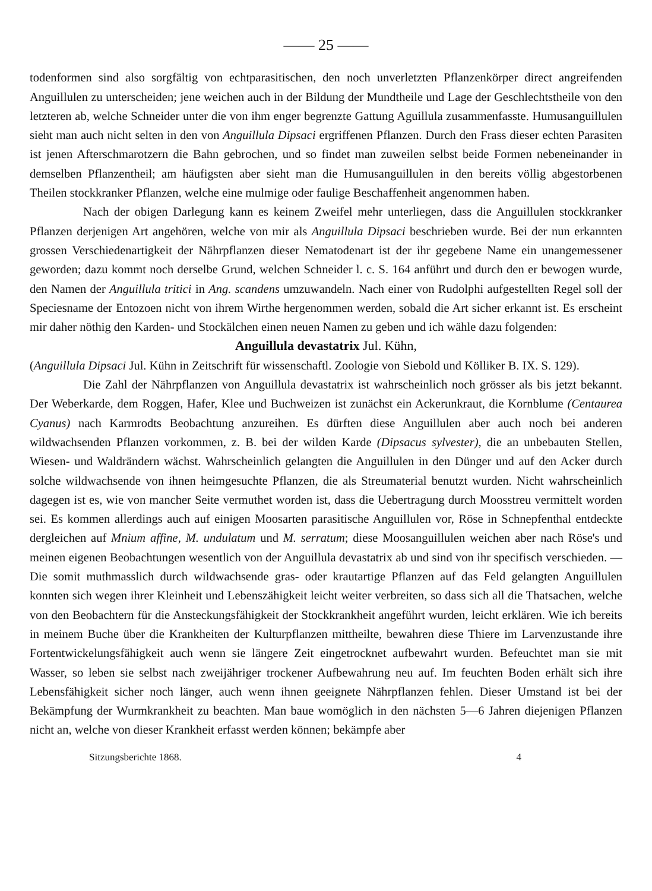—— 25 ——
todenformen sind also sorgfältig von echtparasitischen, den noch unverletzten Pflanzenkörper direct angreifenden Anguillulen zu unterscheiden; jene weichen auch in der Bildung der Mundtheile und Lage der Geschlechtstheile von den letzteren ab, welche Schneider unter die von ihm enger begrenzte Gattung Aguillula zusammenfasste. Humusanguillulen sieht man auch nicht selten in den von Anguillula Dipsaci ergriffenen Pflanzen. Durch den Frass dieser echten Parasiten ist jenen Afterschmarotzern die Bahn gebrochen, und so findet man zuweilen selbst beide Formen nebeneinander in demselben Pflanzentheil; am häufigsten aber sieht man die Humusanguillulen in den bereits völlig abgestorbenen Theilen stockkranker Pflanzen, welche eine mulmige oder faulige Beschaffenheit angenommen haben.
Nach der obigen Darlegung kann es keinem Zweifel mehr unterliegen, dass die Anguillulen stockkranker Pflanzen derjenigen Art angehören, welche von mir als Anguillula Dipsaci beschrieben wurde. Bei der nun erkannten grossen Verschiedenartigkeit der Nährpflanzen dieser Nematodenart ist der ihr gegebene Name ein unangemessener geworden; dazu kommt noch derselbe Grund, welchen Schneider l. c. S. 164 anführt und durch den er bewogen wurde, den Namen der Anguillula tritici in Ang. scandens umzuwandeln. Nach einer von Rudolphi aufgestellten Regel soll der Speciesname der Entozoen nicht von ihrem Wirthe hergenommen werden, sobald die Art sicher erkannt ist. Es erscheint mir daher nöthig den Karden- und Stockälchen einen neuen Namen zu geben und ich wähle dazu folgenden:
Anguillula devastatrix Jul. Kühn,
(Anguillula Dipsaci Jul. Kühn in Zeitschrift für wissenschaftl. Zoologie von Siebold und Kölliker B. IX. S. 129).
Die Zahl der Nährpflanzen von Anguillula devastatrix ist wahrscheinlich noch grösser als bis jetzt bekannt. Der Weberkarde, dem Roggen, Hafer, Klee und Buchweizen ist zunächst ein Ackerunkraut, die Kornblume (Centaurea Cyanus) nach Karmrodts Beobachtung anzureihen. Es dürften diese Anguillulen aber auch noch bei anderen wildwachsenden Pflanzen vorkommen, z. B. bei der wilden Karde (Dipsacus sylvester), die an unbebauten Stellen, Wiesen- und Waldrändern wächst. Wahrscheinlich gelangten die Anguillulen in den Dünger und auf den Acker durch solche wildwachsende von ihnen heimgesuchte Pflanzen, die als Streumaterial benutzt wurden. Nicht wahrscheinlich dagegen ist es, wie von mancher Seite vermuthet worden ist, dass die Uebertragung durch Moosstreu vermittelt worden sei. Es kommen allerdings auch auf einigen Moosarten parasitische Anguillulen vor, Röse in Schnepfenthal entdeckte dergleichen auf Mnium affine, M. undulatum und M. serratum; diese Moosanguillulen weichen aber nach Röse's und meinen eigenen Beobachtungen wesentlich von der Anguillula devastatrix ab und sind von ihr specifisch verschieden. — Die somit muthmasslich durch wildwachsende gras- oder krautartige Pflanzen auf das Feld gelangten Anguillulen konnten sich wegen ihrer Kleinheit und Lebenszähigkeit leicht weiter verbreiten, so dass sich all die Thatsachen, welche von den Beobachtern für die Ansteckungsfähigkeit der Stockkrankheit angeführt wurden, leicht erklären. Wie ich bereits in meinem Buche über die Krankheiten der Kulturpflanzen mittheilte, bewahren diese Thiere im Larvenzustande ihre Fortentwickelungsfähigkeit auch wenn sie längere Zeit eingetrocknet aufbewahrt wurden. Befeuchtet man sie mit Wasser, so leben sie selbst nach zweijähriger trockener Aufbewahrung neu auf. Im feuchten Boden erhält sich ihre Lebensfähigkeit sicher noch länger, auch wenn ihnen geeignete Nährpflanzen fehlen. Dieser Umstand ist bei der Bekämpfung der Wurmkrankheit zu beachten. Man baue womöglich in den nächsten 5—6 Jahren diejenigen Pflanzen nicht an, welche von dieser Krankheit erfasst werden können; bekämpfe aber
Sitzungsberichte 1868. 4